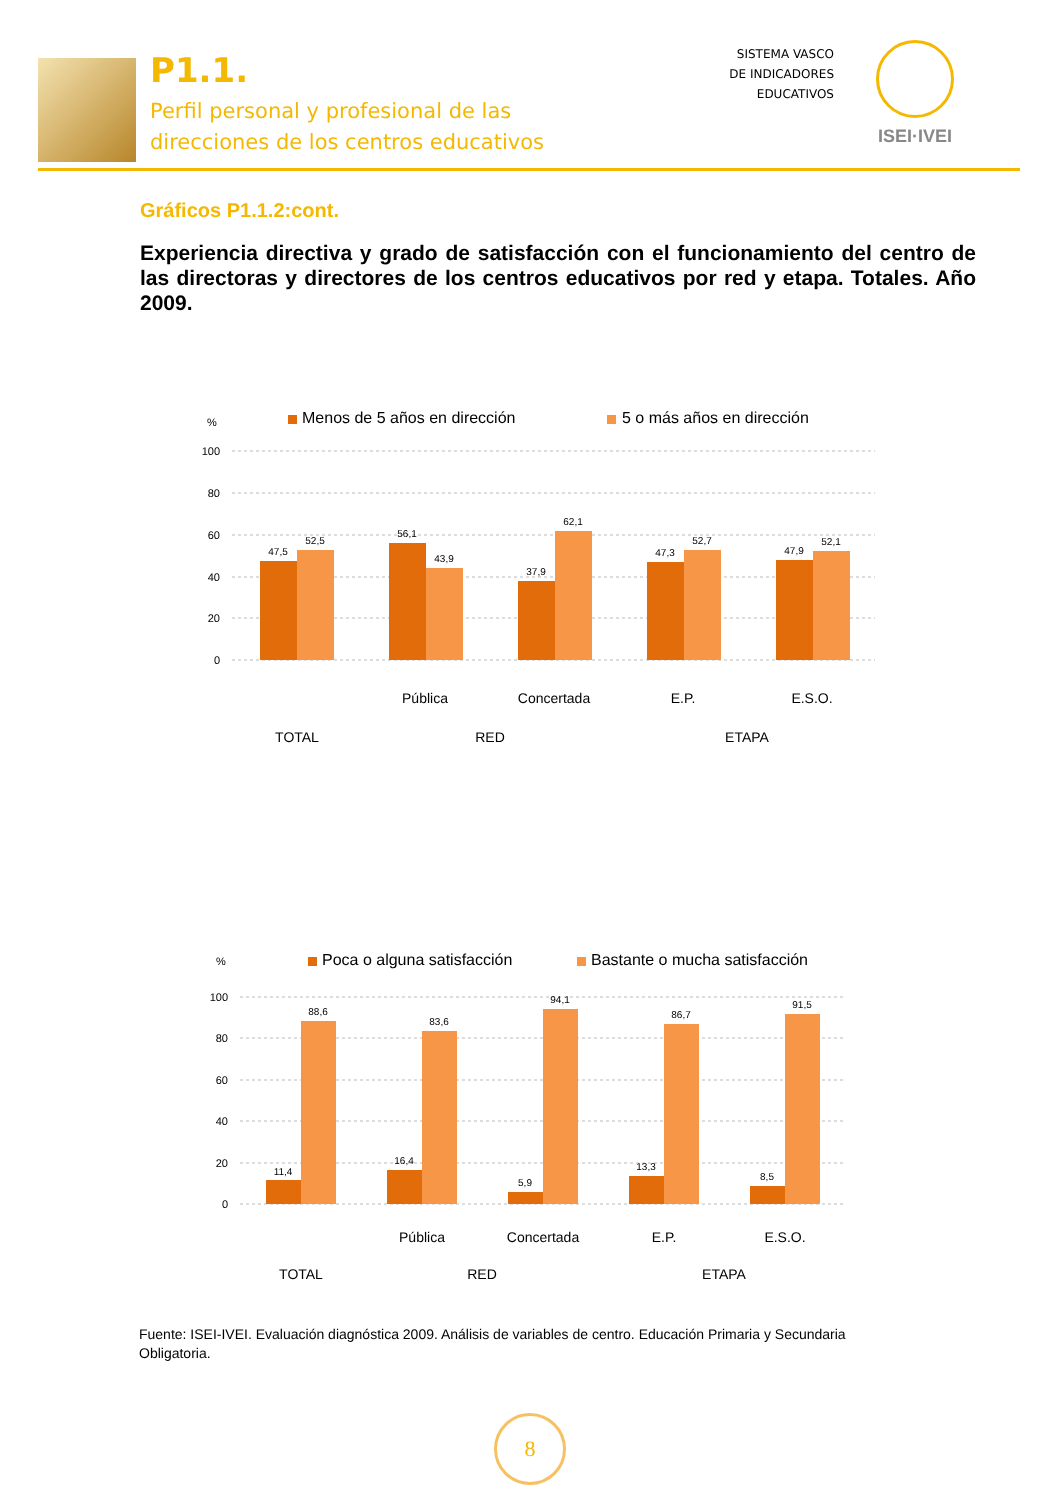P1.1.
Perfil personal y profesional de las
direcciones de los centros educativos
SISTEMA VASCO
DE INDICADORES
EDUCATIVOS
ISEI·IVEI
Gráficos P1.1.2:cont.
Experiencia directiva y grado de satisfacción con el funcionamiento del centro de las directoras y directores de los centros educativos por red y etapa. Totales. Año 2009.
%
Menos de 5 años en dirección
5 o más años en dirección
100
80
60
40
20
0
47,5
52,5
56,1
43,9
37,9
62,1
47,3
52,7
47,9
52,1
Pública
Concertada
E.P.
E.S.O.
TOTAL
RED
ETAPA
%
Poca o alguna satisfacción
Bastante o mucha satisfacción
100
80
60
40
20
0
11,4
88,6
16,4
83,6
5,9
94,1
13,3
86,7
8,5
91,5
Pública
Concertada
E.P.
E.S.O.
TOTAL
RED
ETAPA
Fuente: ISEI-IVEI. Evaluación diagnóstica 2009. Análisis de variables de centro. Educación Primaria y Secundaria Obligatoria.
8